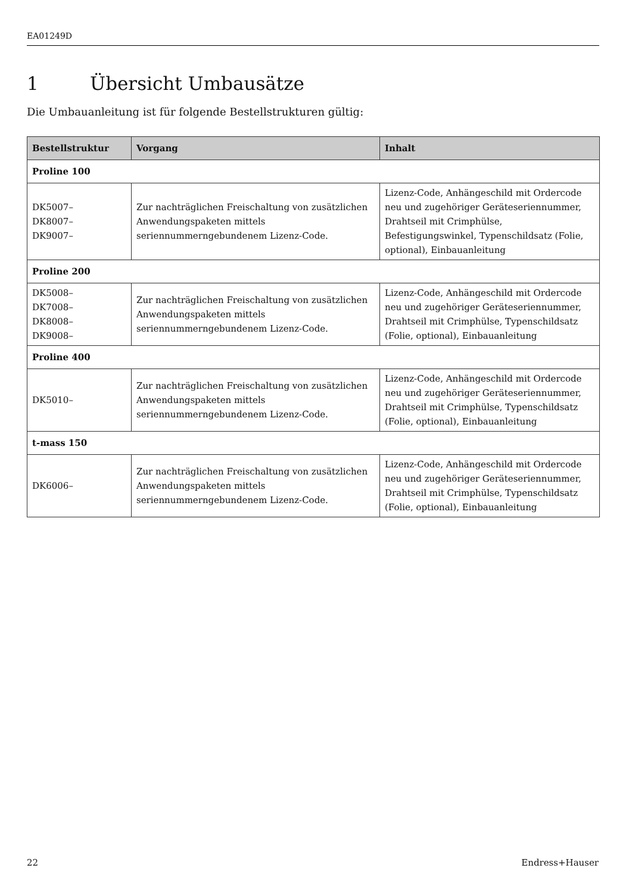EA01249D
1 Übersicht Umbausätze
Die Umbauanleitung ist für folgende Bestellstrukturen gültig:
| Bestellstruktur | Vorgang | Inhalt |
| --- | --- | --- |
| Proline 100 | | |
| DK5007– DK8007– DK9007– | Zur nachträglichen Freischaltung von zusätzlichen Anwendungspaketen mittels seriennummerngebundenem Lizenz-Code. | Lizenz-Code, Anhängeschild mit Ordercode neu und zugehöriger Geräteseriennummer, Drahtseil mit Crimphülse, Befestigungswinkel, Typenschildsatz (Folie, optional), Einbauanleitung |
| Proline 200 | | |
| DK5008– DK7008– DK8008– DK9008– | Zur nachträglichen Freischaltung von zusätzlichen Anwendungspaketen mittels seriennummerngebundenem Lizenz-Code. | Lizenz-Code, Anhängeschild mit Ordercode neu und zugehöriger Geräteseriennummer, Drahtseil mit Crimphülse, Typenschildsatz (Folie, optional), Einbauanleitung |
| Proline 400 | | |
| DK5010– | Zur nachträglichen Freischaltung von zusätzlichen Anwendungspaketen mittels seriennummerngebundenem Lizenz-Code. | Lizenz-Code, Anhängeschild mit Ordercode neu und zugehöriger Geräteseriennummer, Drahtseil mit Crimphülse, Typenschildsatz (Folie, optional), Einbauanleitung |
| t-mass 150 | | |
| DK6006– | Zur nachträglichen Freischaltung von zusätzlichen Anwendungspaketen mittels seriennummerngebundenem Lizenz-Code. | Lizenz-Code, Anhängeschild mit Ordercode neu und zugehöriger Geräteseriennummer, Drahtseil mit Crimphülse, Typenschildsatz (Folie, optional), Einbauanleitung |
22 Endress+Hauser